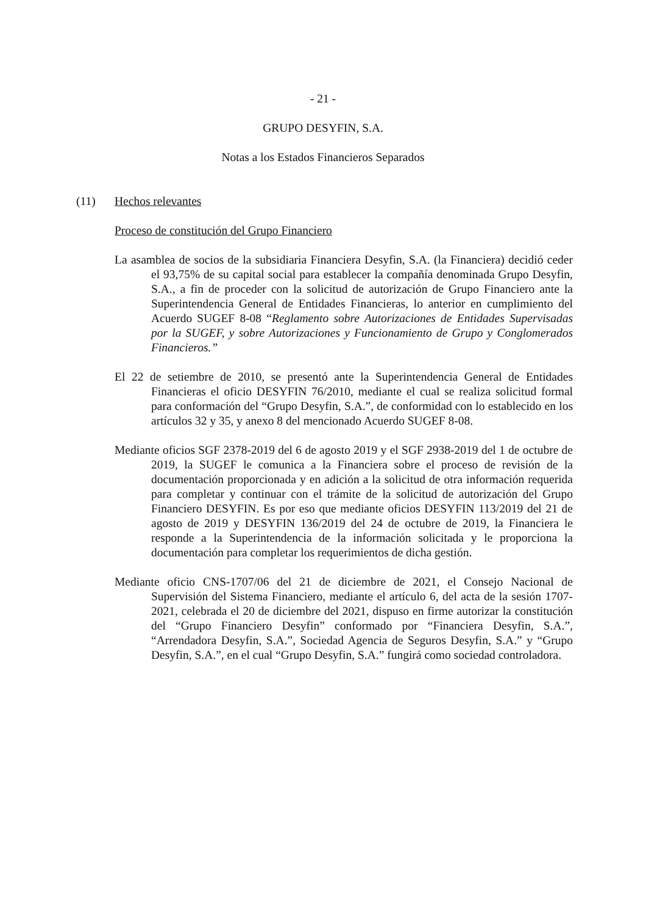- 21 -
GRUPO DESYFIN, S.A.
Notas a los Estados Financieros Separados
(11) Hechos relevantes
Proceso de constitución del Grupo Financiero
La asamblea de socios de la subsidiaria Financiera Desyfin, S.A. (la Financiera) decidió ceder el 93,75% de su capital social para establecer la compañía denominada Grupo Desyfin, S.A., a fin de proceder con la solicitud de autorización de Grupo Financiero ante la Superintendencia General de Entidades Financieras, lo anterior en cumplimiento del Acuerdo SUGEF 8-08 “Reglamento sobre Autorizaciones de Entidades Supervisadas por la SUGEF, y sobre Autorizaciones y Funcionamiento de Grupo y Conglomerados Financieros.”
El 22 de setiembre de 2010, se presentó ante la Superintendencia General de Entidades Financieras el oficio DESYFIN 76/2010, mediante el cual se realiza solicitud formal para conformación del “Grupo Desyfin, S.A.”, de conformidad con lo establecido en los artículos 32 y 35, y anexo 8 del mencionado Acuerdo SUGEF 8-08.
Mediante oficios SGF 2378-2019 del 6 de agosto 2019 y el SGF 2938-2019 del 1 de octubre de 2019, la SUGEF le comunica a la Financiera sobre el proceso de revisión de la documentación proporcionada y en adición a la solicitud de otra información requerida para completar y continuar con el trámite de la solicitud de autorización del Grupo Financiero DESYFIN. Es por eso que mediante oficios DESYFIN 113/2019 del 21 de agosto de 2019 y DESYFIN 136/2019 del 24 de octubre de 2019, la Financiera le responde a la Superintendencia de la información solicitada y le proporciona la documentación para completar los requerimientos de dicha gestión.
Mediante oficio CNS-1707/06 del 21 de diciembre de 2021, el Consejo Nacional de Supervisión del Sistema Financiero, mediante el artículo 6, del acta de la sesión 1707-2021, celebrada el 20 de diciembre del 2021, dispuso en firme autorizar la constitución del “Grupo Financiero Desyfin” conformado por “Financiera Desyfin, S.A.”, “Arrendadora Desyfin, S.A.”, Sociedad Agencia de Seguros Desyfin, S.A.” y “Grupo Desyfin, S.A.”, en el cual “Grupo Desyfin, S.A.” fungirá como sociedad controladora.